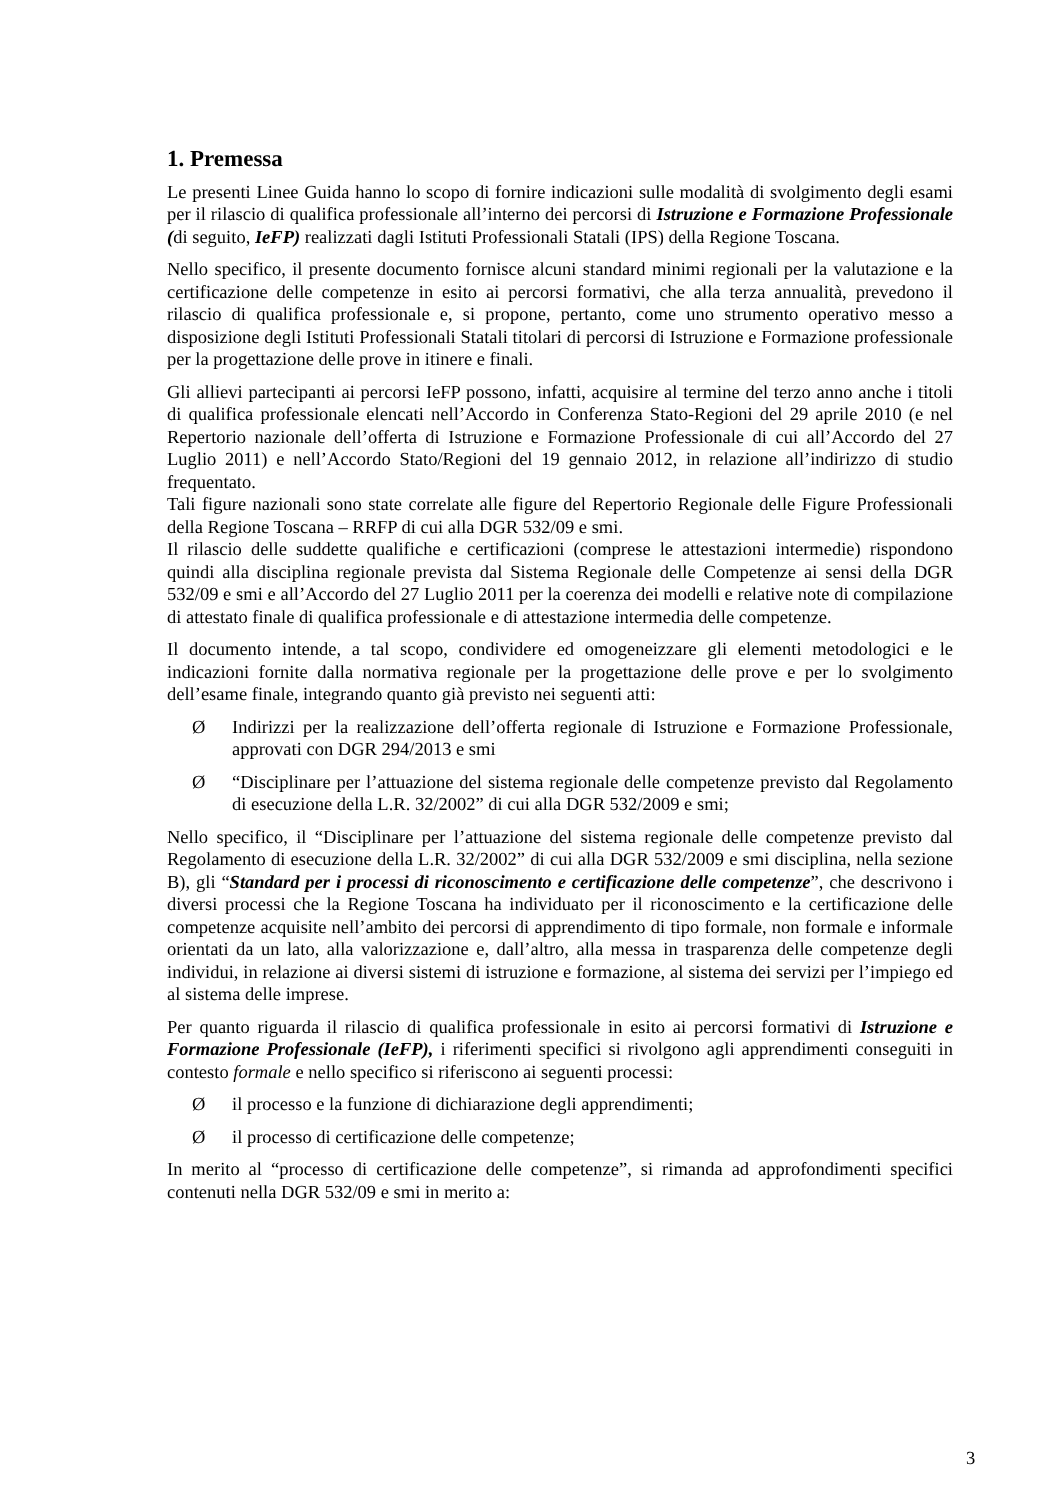1. Premessa
Le presenti Linee Guida hanno lo scopo di fornire indicazioni sulle modalità di svolgimento degli esami per il rilascio di qualifica professionale all’interno dei percorsi di Istruzione e Formazione Professionale (di seguito, IeFP) realizzati dagli Istituti Professionali Statali (IPS) della Regione Toscana.
Nello specifico, il presente documento fornisce alcuni standard minimi regionali per la valutazione e la certificazione delle competenze in esito ai percorsi formativi, che alla terza annualità, prevedono il rilascio di qualifica professionale e, si propone, pertanto, come uno strumento operativo messo a disposizione degli Istituti Professionali Statali titolari di percorsi di Istruzione e Formazione professionale per la progettazione delle prove in itinere e finali.
Gli allievi partecipanti ai percorsi IeFP possono, infatti, acquisire al termine del terzo anno anche i titoli di qualifica professionale elencati nell’Accordo in Conferenza Stato-Regioni del 29 aprile 2010 (e nel Repertorio nazionale dell’offerta di Istruzione e Formazione Professionale di cui all’Accordo del 27 Luglio 2011) e nell’Accordo Stato/Regioni del 19 gennaio 2012, in relazione all’indirizzo di studio frequentato.
Tali figure nazionali sono state correlate alle figure del Repertorio Regionale delle Figure Professionali della Regione Toscana – RRFP di cui alla DGR 532/09 e smi.
Il rilascio delle suddette qualifiche e certificazioni (comprese le attestazioni intermedie) rispondono quindi alla disciplina regionale prevista dal Sistema Regionale delle Competenze ai sensi della DGR 532/09 e smi e all’Accordo del 27 Luglio 2011 per la coerenza dei modelli e relative note di compilazione di attestato finale di qualifica professionale e di attestazione intermedia delle competenze.
Il documento intende, a tal scopo, condividere ed omogeneizzare gli elementi metodologici e le indicazioni fornite dalla normativa regionale per la progettazione delle prove e per lo svolgimento dell’esame finale, integrando quanto già previsto nei seguenti atti:
Ø Indirizzi per la realizzazione dell’offerta regionale di Istruzione e Formazione Professionale, approvati con DGR 294/2013 e smi
Ø “Disciplinare per l’attuazione del sistema regionale delle competenze previsto dal Regolamento di esecuzione della L.R. 32/2002” di cui alla DGR 532/2009 e smi;
Nello specifico, il “Disciplinare per l’attuazione del sistema regionale delle competenze previsto dal Regolamento di esecuzione della L.R. 32/2002” di cui alla DGR 532/2009 e smi disciplina, nella sezione B), gli “Standard per i processi di riconoscimento e certificazione delle competenze”, che descrivono i diversi processi che la Regione Toscana ha individuato per il riconoscimento e la certificazione delle competenze acquisite nell’ambito dei percorsi di apprendimento di tipo formale, non formale e informale orientati da un lato, alla valorizzazione e, dall’altro, alla messa in trasparenza delle competenze degli individui, in relazione ai diversi sistemi di istruzione e formazione, al sistema dei servizi per l’impiego ed al sistema delle imprese.
Per quanto riguarda il rilascio di qualifica professionale in esito ai percorsi formativi di Istruzione e Formazione Professionale (IeFP), i riferimenti specifici si rivolgono agli apprendimenti conseguiti in contesto formale e nello specifico si riferiscono ai seguenti processi:
Øil processo e la funzione di dichiarazione degli apprendimenti;
Øil processo di certificazione delle competenze;
In merito al “processo di certificazione delle competenze”, si rimanda ad approfondimenti specifici contenuti nella DGR 532/09 e smi in merito a:
3